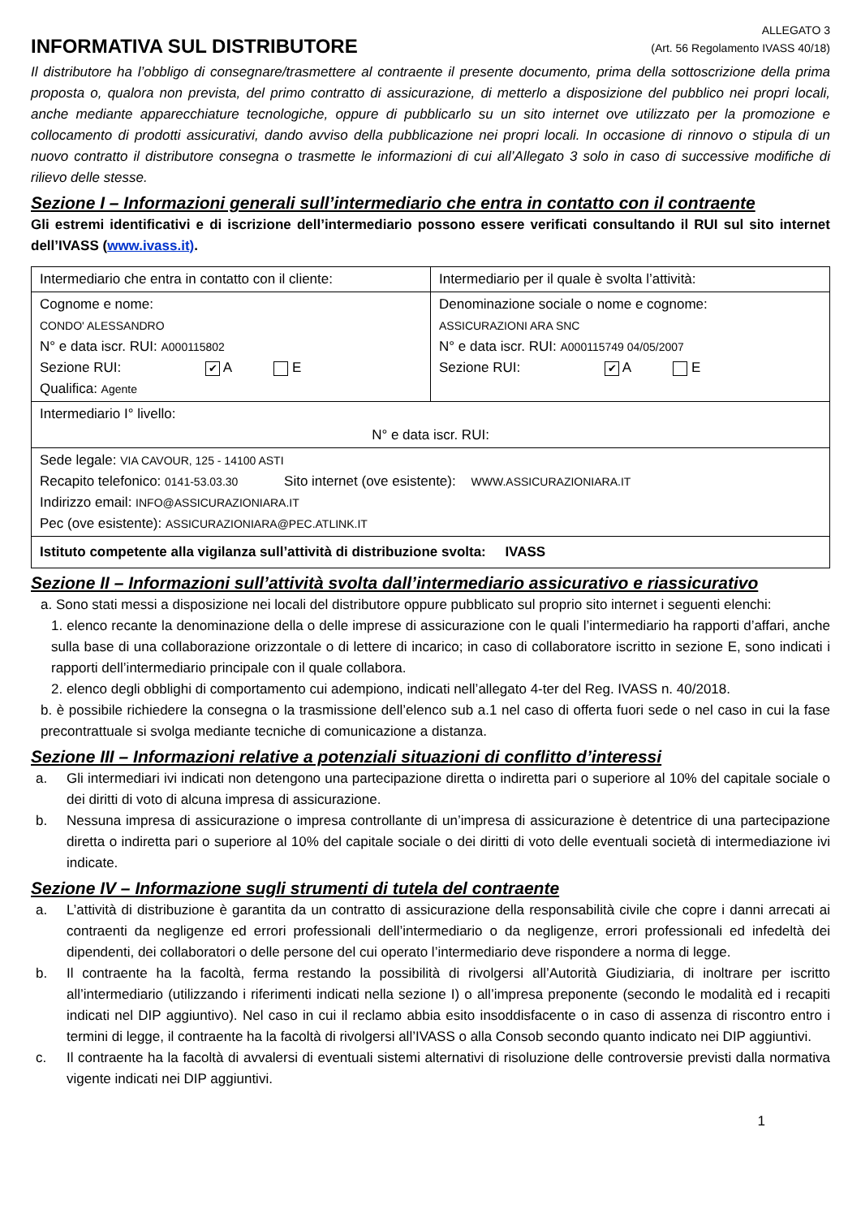INFORMATIVA SUL DISTRIBUTORE
ALLEGATO 3
(Art. 56 Regolamento IVASS 40/18)
Il distributore ha l’obbligo di consegnare/trasmettere al contraente il presente documento, prima della sottoscrizione della prima proposta o, qualora non prevista, del primo contratto di assicurazione, di metterlo a disposizione del pubblico nei propri locali, anche mediante apparecchiature tecnologiche, oppure di pubblicarlo su un sito internet ove utilizzato per la promozione e collocamento di prodotti assicurativi, dando avviso della pubblicazione nei propri locali. In occasione di rinnovo o stipula di un nuovo contratto il distributore consegna o trasmette le informazioni di cui all’Allegato 3 solo in caso di successive modifiche di rilievo delle stesse.
Sezione I – Informazioni generali sull’intermediario che entra in contatto con il contraente
Gli estremi identificativi e di iscrizione dell’intermediario possono essere verificati consultando il RUI sul sito internet dell’IVASS (www.ivass.it).
| Intermediario che entra in contatto con il cliente: | Intermediario per il quale è svolta l’attività: |
| Cognome e nome: CONDO' ALESSANDRO N° e data iscr. RUI: A000115802 Sezione RUI: ✔ A E Qualifica: Agente | Denominazione sociale o nome e cognome: ASSICURAZIONI ARA SNC N° e data iscr. RUI: A000115749 04/05/2007 Sezione RUI: ✔ A E |
| Intermediario I° livello: N° e data iscr. RUI: | |
| Sede legale: VIA CAVOUR, 125 - 14100 ASTI Recapito telefonico: 0141-53.03.30 Sito internet (ove esistente): WWW.ASSICURAZIONIARA.IT Indirizzo email: INFO@ASSICURAZIONIARA.IT Pec (ove esistente): ASSICURAZIONIARA@PEC.ATLINK.IT | |
| Istituto competente alla vigilanza sull’attività di distribuzione svolta: IVASS | |
Sezione II – Informazioni sull’attività svolta dall’intermediario assicurativo e riassicurativo
a. Sono stati messi a disposizione nei locali del distributore oppure pubblicato sul proprio sito internet i seguenti elenchi:
1. elenco recante la denominazione della o delle imprese di assicurazione con le quali l’intermediario ha rapporti d’affari, anche sulla base di una collaborazione orizzontale o di lettere di incarico; in caso di collaboratore iscritto in sezione E, sono indicati i rapporti dell’intermediario principale con il quale collabora.
2. elenco degli obblighi di comportamento cui adempiono, indicati nell’allegato 4-ter del Reg. IVASS n. 40/2018.
b. è possibile richiedere la consegna o la trasmissione dell’elenco sub a.1 nel caso di offerta fuori sede o nel caso in cui la fase precontrattuale si svolga mediante tecniche di comunicazione a distanza.
Sezione III – Informazioni relative a potenziali situazioni di conflitto d’interessi
a. Gli intermediari ivi indicati non detengono una partecipazione diretta o indiretta pari o superiore al 10% del capitale sociale o dei diritti di voto di alcuna impresa di assicurazione.
b. Nessuna impresa di assicurazione o impresa controllante di un’impresa di assicurazione è detentrice di una partecipazione diretta o indiretta pari o superiore al 10% del capitale sociale o dei diritti di voto delle eventuali società di intermediazione ivi indicate.
Sezione IV – Informazione sugli strumenti di tutela del contraente
a. L’attività di distribuzione è garantita da un contratto di assicurazione della responsabilità civile che copre i danni arrecati ai contraenti da negligenze ed errori professionali dell’intermediario o da negligenze, errori professionali ed infedeltà dei dipendenti, dei collaboratori o delle persone del cui operato l’intermediario deve rispondere a norma di legge.
b. Il contraente ha la facoltà, ferma restando la possibilità di rivolgersi all’Autorità Giudiziaria, di inoltrare per iscritto all’intermediario (utilizzando i riferimenti indicati nella sezione I) o all’impresa preponente (secondo le modalità ed i recapiti indicati nel DIP aggiuntivo). Nel caso in cui il reclamo abbia esito insoddisfacente o in caso di assenza di riscontro entro i termini di legge, il contraente ha la facoltà di rivolgersi all’IVASS o alla Consob secondo quanto indicato nei DIP aggiuntivi.
c. Il contraente ha la facoltà di avvalersi di eventuali sistemi alternativi di risoluzione delle controversie previsti dalla normativa vigente indicati nei DIP aggiuntivi.
1